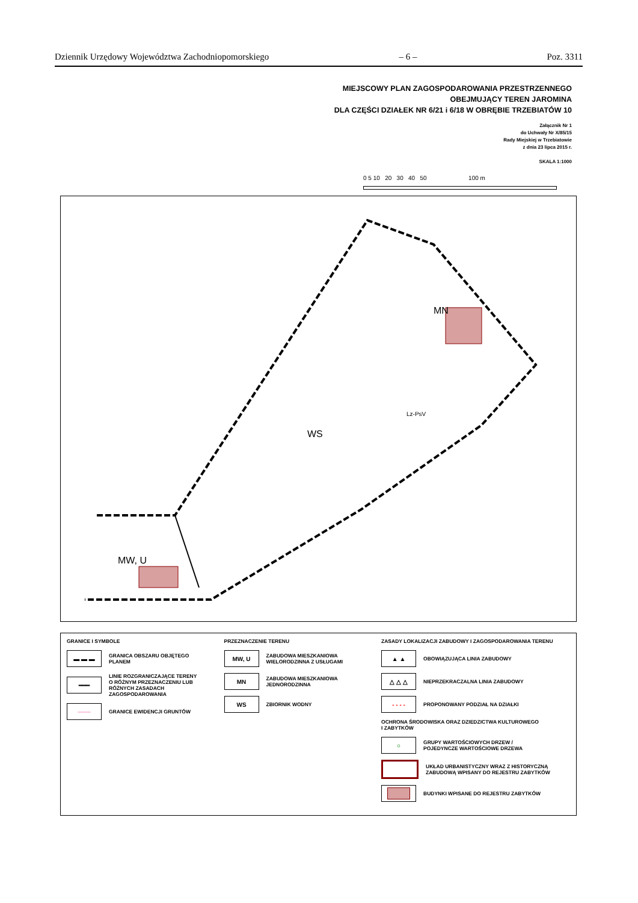Dziennik Urzędowy Województwa Zachodniopomorskiego – 6 – Poz. 3311
MIEJSCOWY PLAN ZAGOSPODAROWANIA PRZESTRZENNEGO
OBEJMUJĄCY TEREN JAROMINA
DLA CZĘŚCI DZIAŁEK NR 6/21 i 6/18 W OBRĘBIE TRZEBIATÓW 10
Załącznik Nr 1
do Uchwały Nr X/85/15
Rady Miejskiej w Trzebiatowie
z dnia 23 lipca 2015 r.
SKALA 1:1000
0 5 10 20 30 40 50 100 m
MW, U
MN
WS
Lz-PsV
GRANICE I SYMBOLE
▬ ▬ ▬
GRANICA OBSZARU OBJĘTEGO PLANEM
━━━
LINIE ROZGRANICZAJĄCE TERENY
O RÓŻNYM PRZEZNACZENIU LUB
RÓŻNYCH ZASADACH ZAGOSPODAROWANIA
───
GRANICE EWIDENCJI GRUNTÓW
PRZEZNACZENIE TERENU
MW, U
ZABUDOWA MIESZKANIOWA
WIELORODZINNA Z USŁUGAMI
MN
ZABUDOWA MIESZKANIOWA
JEDNORODZINNA
WS
ZBIORNIK WODNY
ZASADY LOKALIZACJI ZABUDOWY I ZAGOSPODAROWANIA TERENU
▲ ▲
OBOWIĄZUJĄCA LINIA ZABUDOWY
△ △ △
NIEPRZEKRACZALNA LINIA ZABUDOWY
- - - -
PROPONOWANY PODZIAŁ NA DZIAŁKI
OCHRONA ŚRODOWISKA ORAZ DZIEDZICTWA KULTUROWEGO
I ZABYTKÓW
○
GRUPY WARTOŚCIOWYCH DRZEW /
POJEDYNCZE WARTOŚCIOWE DRZEWA
UKŁAD URBANISTYCZNY WRAZ Z HISTORYCZNĄ
ZABUDOWĄ WPISANY DO REJESTRU ZABYTKÓW
BUDYNKI WPISANE DO REJESTRU ZABYTKÓW